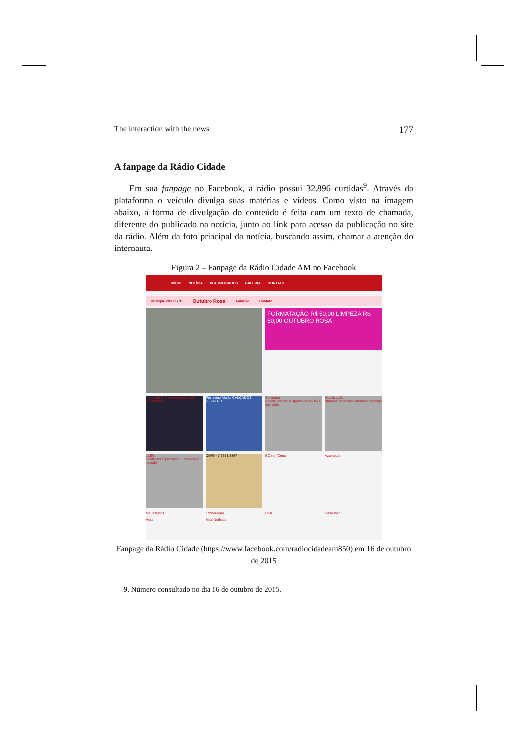The interaction with the news 177
A fanpage da Rádio Cidade
Em sua fanpage no Facebook, a rádio possui 32.896 curtidas<sup>9</sup>. Através da plataforma o veículo divulga suas matérias e vídeos. Como visto na imagem abaixo, a forma de divulgação do conteúdo é feita com um texto de chamada, diferente do publicado na notícia, junto ao link para acesso da publicação no site da rádio. Além da foto principal da notícia, buscando assim, chamar a atenção do internauta.
Figura 2 – Fanpage da Rádio Cidade AM no Facebook
INÍCIO NOTÍCIA CLASSIFICADOS GALERIA CONTATO
Brusque 28°C 17°C Outubro Rosa Anuncie Contato
FORMATAÇÃO R$ 50,00 LIMPEZA R$ 50,00 OUTUBRO ROSA
Jogos do final de semana estão cancelados
Primavera Verão CALÇADOS GEVAERD
Fundema
Polícia prende suspeitos de roubo à farmácia
Mobilização
Buracos receberão atenção especial
JASC
'Professor é profissão. Educador é missão'
CIIPO 47 3351.8867
BQ (en)Cena
Azambuja
Maus tratos
Exoneração
Civil
Caso WR
Hora
Mais Notícias
Fanpage da Rádio Cidade (https://www.facebook.com/radiocidadeam850) em 16 de outubro de 2015
9. Número consultado no dia 16 de outubro de 2015.